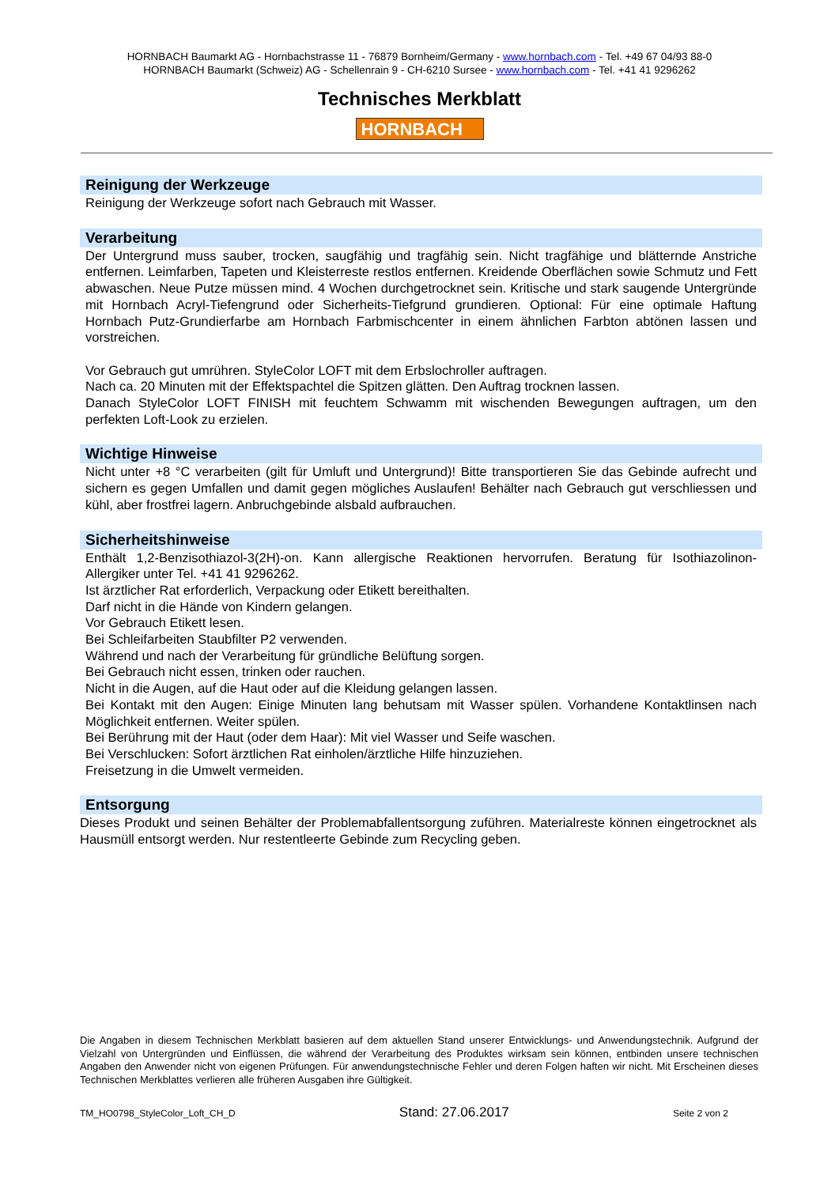HORNBACH Baumarkt AG - Hornbachstrasse 11 - 76879 Bornheim/Germany - www.hornbach.com - Tel. +49 67 04/93 88-0
HORNBACH Baumarkt (Schweiz) AG - Schellenrain 9 - CH-6210 Sursee - www.hornbach.com - Tel. +41 41 9296262
Technisches Merkblatt
HORNBACH
Reinigung der Werkzeuge
Reinigung der Werkzeuge sofort nach Gebrauch mit Wasser.
Verarbeitung
Der Untergrund muss sauber, trocken, saugfähig und tragfähig sein. Nicht tragfähige und blätternde Anstriche entfernen. Leimfarben, Tapeten und Kleisterreste restlos entfernen. Kreidende Oberflächen sowie Schmutz und Fett abwaschen. Neue Putze müssen mind. 4 Wochen durchgetrocknet sein. Kritische und stark saugende Untergründe mit Hornbach Acryl-Tiefengrund oder Sicherheits-Tiefgrund grundieren. Optional: Für eine optimale Haftung Hornbach Putz-Grundierfarbe am Hornbach Farbmischcenter in einem ähnlichen Farbton abtönen lassen und vorstreichen.
Vor Gebrauch gut umrühren. StyleColor LOFT mit dem Erbslochroller auftragen.
Nach ca. 20 Minuten mit der Effektspachtel die Spitzen glätten. Den Auftrag trocknen lassen.
Danach StyleColor LOFT FINISH mit feuchtem Schwamm mit wischenden Bewegungen auftragen, um den perfekten Loft-Look zu erzielen.
Wichtige Hinweise
Nicht unter +8 °C verarbeiten (gilt für Umluft und Untergrund)! Bitte transportieren Sie das Gebinde aufrecht und sichern es gegen Umfallen und damit gegen mögliches Auslaufen! Behälter nach Gebrauch gut verschliessen und kühl, aber frostfrei lagern. Anbruchgebinde alsbald aufbrauchen.
Sicherheitshinweise
Enthält 1,2-Benzisothiazol-3(2H)-on. Kann allergische Reaktionen hervorrufen. Beratung für Isothiazolinon-Allergiker unter Tel. +41 41 9296262.
Ist ärztlicher Rat erforderlich, Verpackung oder Etikett bereithalten.
Darf nicht in die Hände von Kindern gelangen.
Vor Gebrauch Etikett lesen.
Bei Schleifarbeiten Staubfilter P2 verwenden.
Während und nach der Verarbeitung für gründliche Belüftung sorgen.
Bei Gebrauch nicht essen, trinken oder rauchen.
Nicht in die Augen, auf die Haut oder auf die Kleidung gelangen lassen.
Bei Kontakt mit den Augen: Einige Minuten lang behutsam mit Wasser spülen. Vorhandene Kontaktlinsen nach Möglichkeit entfernen. Weiter spülen.
Bei Berührung mit der Haut (oder dem Haar): Mit viel Wasser und Seife waschen.
Bei Verschlucken: Sofort ärztlichen Rat einholen/ärztliche Hilfe hinzuziehen.
Freisetzung in die Umwelt vermeiden.
Entsorgung
Dieses Produkt und seinen Behälter der Problemabfallentsorgung zuführen. Materialreste können eingetrocknet als Hausmüll entsorgt werden. Nur restentleerte Gebinde zum Recycling geben.
Die Angaben in diesem Technischen Merkblatt basieren auf dem aktuellen Stand unserer Entwicklungs- und Anwendungstechnik. Aufgrund der Vielzahl von Untergründen und Einflüssen, die während der Verarbeitung des Produktes wirksam sein können, entbinden unsere technischen Angaben den Anwender nicht von eigenen Prüfungen. Für anwendungstechnische Fehler und deren Folgen haften wir nicht. Mit Erscheinen dieses Technischen Merkblattes verlieren alle früheren Ausgaben ihre Gültigkeit.
TM_HO0798_StyleColor_Loft_CH_D Stand: 27.06.2017 Seite 2 von 2